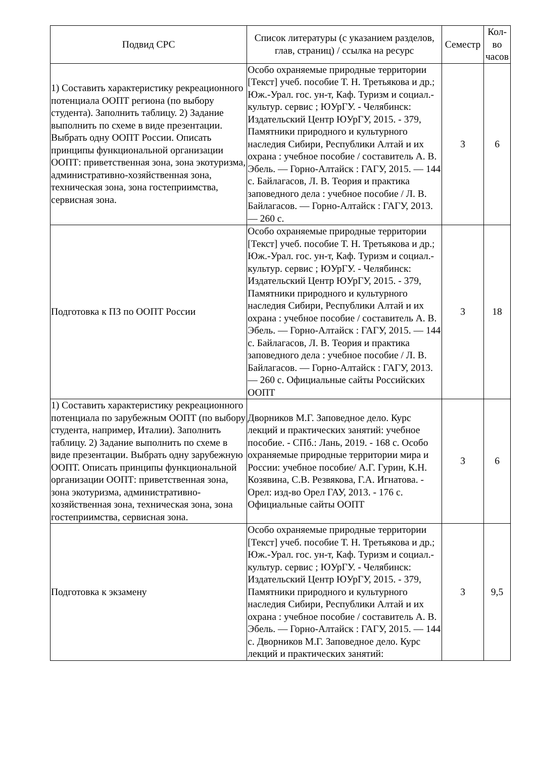| Подвид СРС | Список литературы (с указанием разделов, глав, страниц) / ссылка на ресурс | Семестр | Кол-во часов |
| --- | --- | --- | --- |
| 1) Составить характеристику рекреационного потенциала ООПТ региона (по выбору студента). Заполнить таблицу. 2) Задание выполнить по схеме в виде презентации. Выбрать одну ООПТ России. Описать принципы функциональной организации ООПТ: приветственная зона, зона экотуризма, административно-хозяйственная зона, техническая зона, зона гостеприимства, сервисная зона. | Особо охраняемые природные территории [Текст] учеб. пособие Т. Н. Третьякова и др.; Юж.-Урал. гос. ун-т, Каф. Туризм и социал.-культур. сервис ; ЮУрГУ. - Челябинск: Издательский Центр ЮУрГУ, 2015. - 379, Памятники природного и культурного наследия Сибири, Республики Алтай и их охрана : учебное пособие / составитель А. В. Эбель. — Горно-Алтайск : ГАГУ, 2015. — 144 с. Байлагасов, Л. В. Теория и практика заповедного дела : учебное пособие / Л. В. Байлагасов. — Горно-Алтайск : ГАГУ, 2013. — 260 с. | 3 | 6 |
| Подготовка к ПЗ по ООПТ России | Особо охраняемые природные территории [Текст] учеб. пособие Т. Н. Третьякова и др.; Юж.-Урал. гос. ун-т, Каф. Туризм и социал.-культур. сервис ; ЮУрГУ. - Челябинск: Издательский Центр ЮУрГУ, 2015. - 379, Памятники природного и культурного наследия Сибири, Республики Алтай и их охрана : учебное пособие / составитель А. В. Эбель. — Горно-Алтайск : ГАГУ, 2015. — 144 с. Байлагасов, Л. В. Теория и практика заповедного дела : учебное пособие / Л. В. Байлагасов. — Горно-Алтайск : ГАГУ, 2013. — 260 с. Официальные сайты Российских ООПТ | 3 | 18 |
| 1) Составить характеристику рекреационного потенциала по зарубежным ООПТ (по выбору студента, например, Италии). Заполнить таблицу. 2) Задание выполнить по схеме в виде презентации. Выбрать одну зарубежную ООПТ. Описать принципы функциональной организации ООПТ: приветственная зона, зона экотуризма, административно-хозяйственная зона, техническая зона, зона гостеприимства, сервисная зона. | Дворников М.Г. Заповедное дело. Курс лекций и практических занятий: учебное пособие. - СПб.: Лань, 2019. - 168 с. Особо охраняемые природные территории мира и России: учебное пособие/ А.Г. Гурин, К.Н. Козявина, С.В. Резвякова, Г.А. Игнатова. - Орел: изд-во Орел ГАУ, 2013. - 176 с. Официальные сайты ООПТ | 3 | 6 |
| Подготовка к экзамену | Особо охраняемые природные территории [Текст] учеб. пособие Т. Н. Третьякова и др.; Юж.-Урал. гос. ун-т, Каф. Туризм и социал.-культур. сервис ; ЮУрГУ. - Челябинск: Издательский Центр ЮУрГУ, 2015. - 379, Памятники природного и культурного наследия Сибири, Республики Алтай и их охрана : учебное пособие / составитель А. В. Эбель. — Горно-Алтайск : ГАГУ, 2015. — 144 с. Дворников М.Г. Заповедное дело. Курс лекций и практических занятий: | 3 | 9,5 |